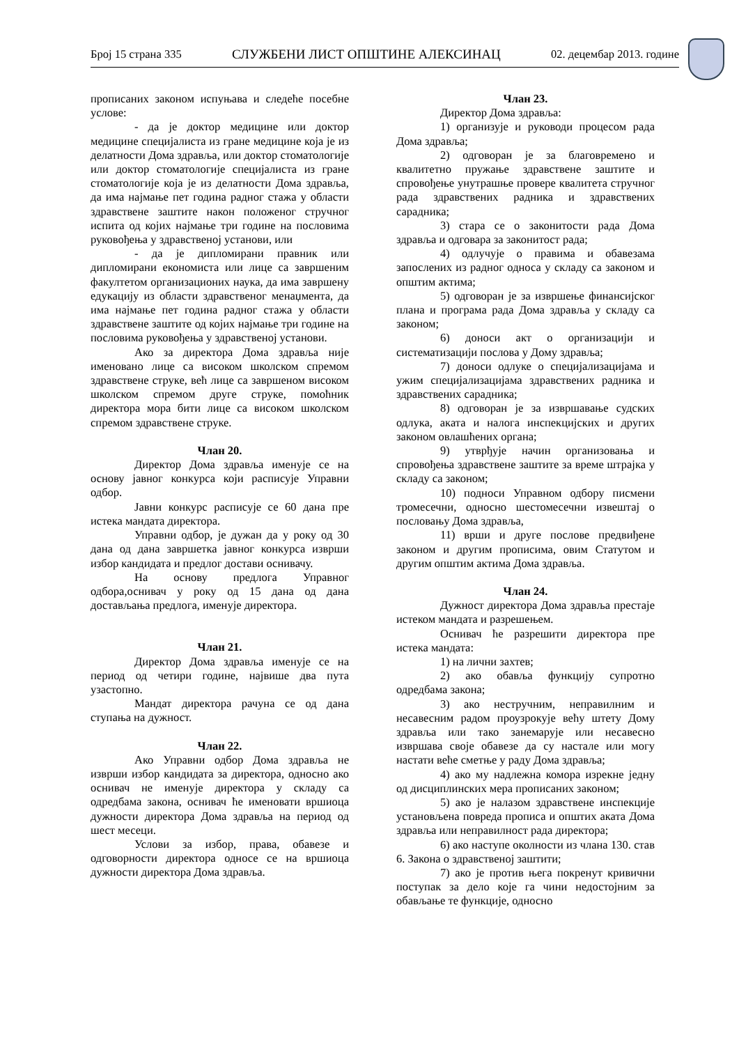Број 15 страна 335 СЛУЖБЕНИ ЛИСТ ОПШТИНЕ АЛЕКСИНАЦ 02. децембар 2013. године
прописаних законом испуњава и следеће посебне услове:
- да је доктор медицине или доктор медицине специјалиста из гране медицине која је из делатности Дома здравља, или доктор стоматологије или доктор стоматологије специјалиста из гране стоматологије која је из делатности Дома здравља, да има најмање пет година радног стажа у области здравствене заштите након положеног стручног испита од којих најмање три године на пословима руковођења у здравственој установи, или
- да је дипломирани правник или дипломирани економиста или лице са завршеним факултетом организационих наука, да има завршену едукацију из области здравственог менаџмента, да има најмање пет година радног стажа у области здравствене заштите од којих најмање три године на пословима руковођења у здравственој установи.
Ако за директора Дома здравља није именовано лице са високом школском спремом здравствене струке, већ лице са завршеном високом школском спремом друге струке, помоћник директора мора бити лице са високом школском спремом здравствене струке.
Члан 20.
Директор Дома здравља именује се на основу јавног конкурса који расписује Управни одбор.
Јавни конкурс расписује се 60 дана пре истека мандата директора.
Управни одбор, је дужан да у року од 30 дана од дана завршетка јавног конкурса изврши избор кандидата и предлог достави оснивачу.
На основу предлога Управног одбора,оснивач у року од 15 дана од дана достављања предлога, именује директора.
Члан 21.
Директор Дома здравља именује се на период од четири године, највише два пута узастопно.
Мандат директора рачуна се од дана ступања на дужност.
Члан 22.
Ако Управни одбор Дома здравља не изврши избор кандидата за директора, односно ако оснивач не именује директора у складу са одредбама закона, оснивач ће именовати вршиоца дужности директора Дома здравља на период од шест месеци.
Услови за избор, права, обавезе и одговорности директора односе се на вршиоца дужности директора Дома здравља.
Члан 23.
Директор Дома здравља:
1) организује и руководи процесом рада Дома здравља;
2) одговоран је за благовремено и квалитетно пружање здравствене заштите и спровођење унутрашње провере квалитета стручног рада здравствених радника и здравствених сарадника;
3) стара се о законитости рада Дома здравља и одговара за законитост рада;
4) одлучује о правима и обавезама запослених из радног односа у складу са законом и општим актима;
5) одговоран је за извршење финансијског плана и програма рада Дома здравља у складу са законом;
6) доноси акт о организацији и систематизацији послова у Дому здравља;
7) доноси одлуке о специјализацијама и ужим специјализацијама здравствених радника и здравствених сарадника;
8) одговоран је за извршавање судских одлука, аката и налога инспекцијских и других законом овлашћених органа;
9) утврђује начин организовања и спровођења здравствене заштите за време штрајка у складу са законом;
10) подноси Управном одбору писмени тромесечни, односно шестомесечни извештај о пословању Дома здравља,
11) врши и друге послове предвиђене законом и другим прописима, овим Статутом и другим општим актима Дома здравља.
Члан 24.
Дужност директора Дома здравља престаје истеком мандата и разрешењем.
Оснивач ће разрешити директора пре истека мандата:
1) на лични захтев;
2) ако обавља функцију супротно одредбама закона;
3) ако нестручним, неправилним и несавесним радом проузрокује већу штету Дому здравља или тако занемарује или несавесно извршава своје обавезе да су настале или могу настати веће сметње у раду Дома здравља;
4) ако му надлежна комора изрекне једну од дисциплинских мера прописаних законом;
5) ако је налазом здравствене инспекције установљена повреда прописа и општих аката Дома здравља или неправилност рада директора;
6) ако наступе околности из члана 130. став 6. Закона о здравственој заштити;
7) ако је против њега покренут кривични поступак за дело које га чини недостојним за обављање те функције, односно